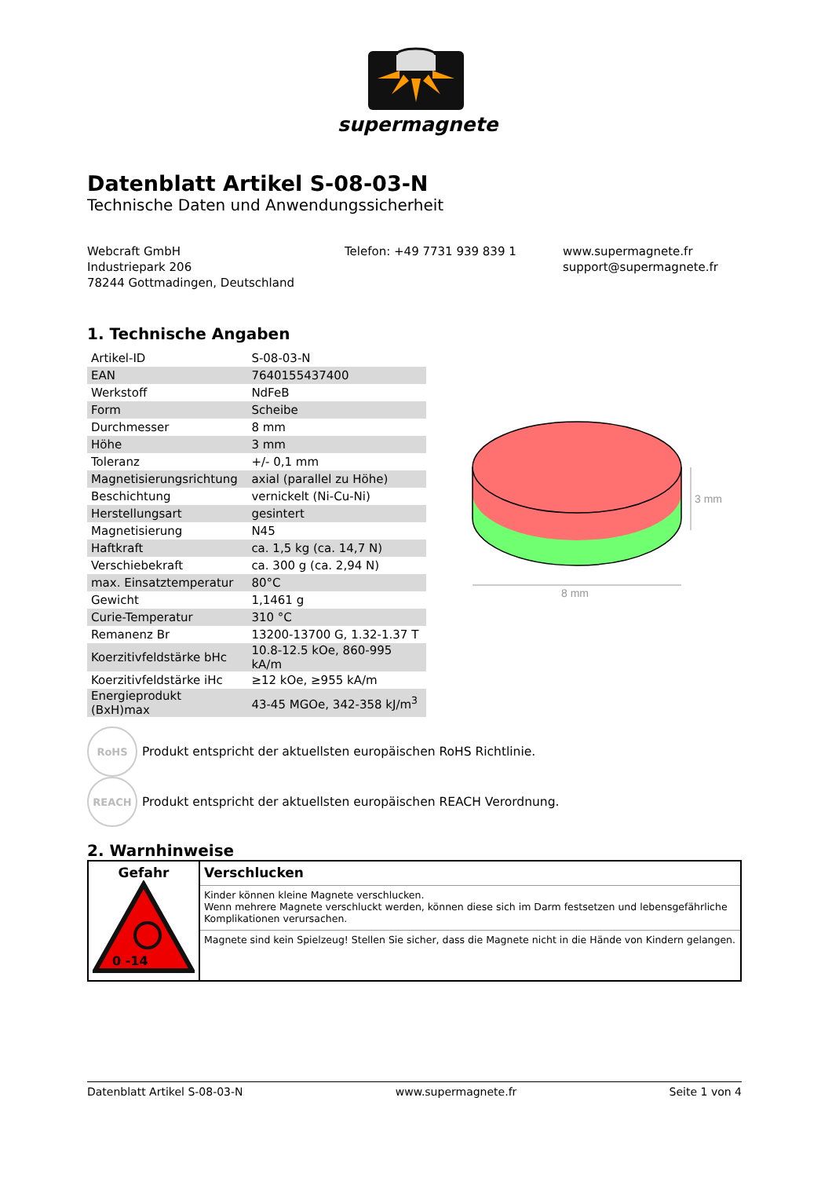supermagnete
Datenblatt Artikel S-08-03-N
Technische Daten und Anwendungssicherheit
Webcraft GmbH
Industriepark 206
78244 Gottmadingen, Deutschland
Telefon: +49 7731 939 839 1 www.supermagnete.fr
support@supermagnete.fr
1. Technische Angaben
| Artikel-ID | S-08-03-N |
| EAN | 7640155437400 |
| Werkstoff | NdFeB |
| Form | Scheibe |
| Durchmesser | 8 mm |
| Höhe | 3 mm |
| Toleranz | +/- 0,1 mm |
| Magnetisierungsrichtung | axial (parallel zu Höhe) |
| Beschichtung | vernickelt (Ni-Cu-Ni) |
| Herstellungsart | gesintert |
| Magnetisierung | N45 |
| Haftkraft | ca. 1,5 kg (ca. 14,7 N) |
| Verschiebekraft | ca. 300 g (ca. 2,94 N) |
| max. Einsatztemperatur | 80°C |
| Gewicht | 1,1461 g |
| Curie-Temperatur | 310 °C |
| Remanenz Br | 13200-13700 G, 1.32-1.37 T |
| Koerzitivfeldstärke bHc | 10.8-12.5 kOe, 860-995 kA/m |
| Koerzitivfeldstärke iHc | ≥12 kOe, ≥955 kA/m |
| Energieprodukt (BxH)max | 43-45 MGOe, 342-358 kJ/m<sup>3</sup> |
RoHS
Produkt entspricht der aktuellsten europäischen RoHS Richtlinie.
REACH
Produkt entspricht der aktuellsten europäischen REACH Verordnung.
2. Warnhinweise
| Gefahr 0 -14 | Verschlucken |
| | Kinder können kleine Magnete verschlucken. Wenn mehrere Magnete verschluckt werden, können diese sich im Darm festsetzen und lebensgefährliche Komplikationen verursachen. |
| | Magnete sind kein Spielzeug! Stellen Sie sicher, dass die Magnete nicht in die Hände von Kindern gelangen. |
8 mm
3 mm
Datenblatt Artikel S-08-03-N www.supermagnete.fr Seite 1 von 4